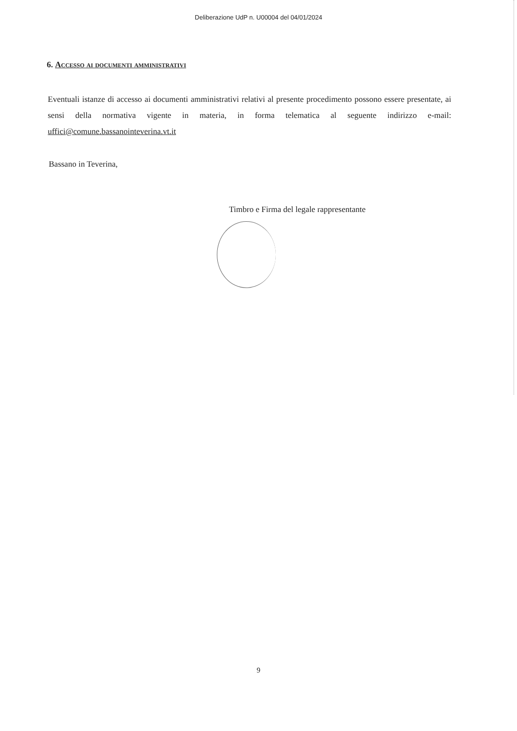Deliberazione UdP n. U00004 del 04/01/2024
6. Accesso ai documenti amministrativi
Eventuali istanze di accesso ai documenti amministrativi relativi al presente procedimento possono essere presentate, ai sensi della normativa vigente in materia, in forma telematica al seguente indirizzo e-mail: uffici@comune.bassanointeverina.vt.it
Bassano in Teverina,
Timbro e Firma del legale rappresentante
9